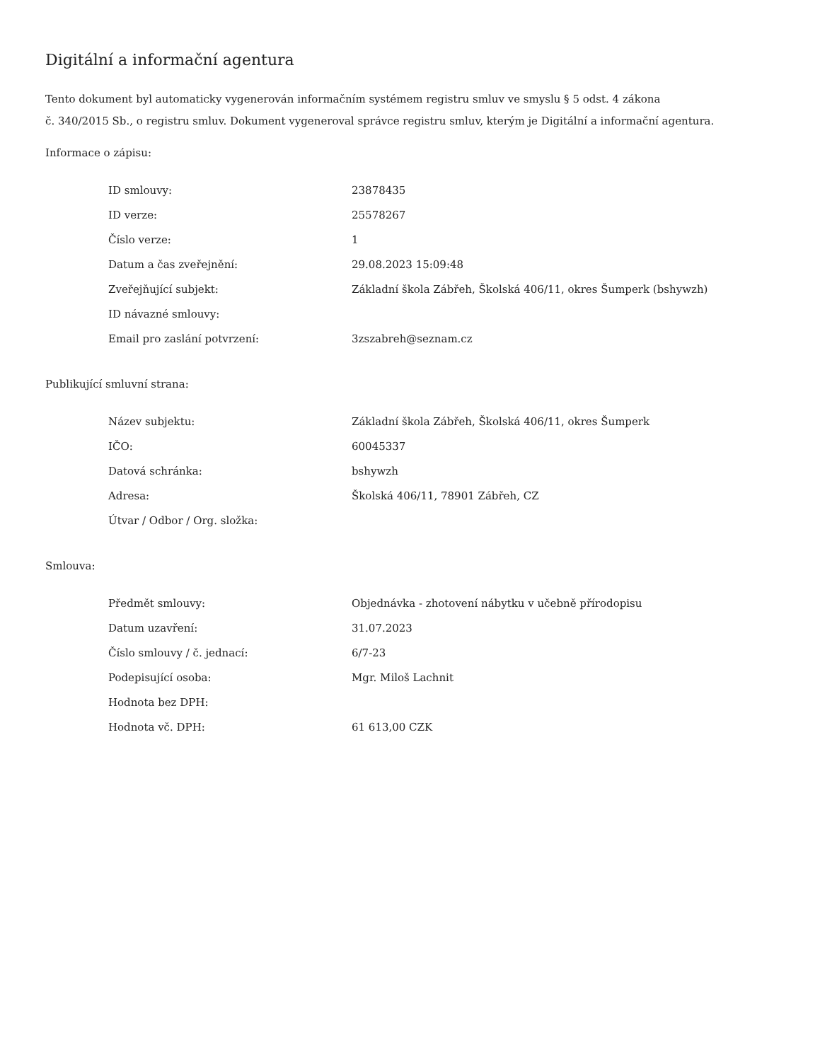Digitální a informační agentura
Tento dokument byl automaticky vygenerován informačním systémem registru smluv ve smyslu § 5 odst. 4 zákona
č. 340/2015 Sb., o registru smluv. Dokument vygeneroval správce registru smluv, kterým je Digitální a informační agentura.
Informace o zápisu:
| ID smlouvy: | 23878435 |
| ID verze: | 25578267 |
| Číslo verze: | 1 |
| Datum a čas zveřejnění: | 29.08.2023 15:09:48 |
| Zveřejňující subjekt: | Základní škola Zábřeh, Školská 406/11, okres Šumperk (bshywzh) |
| ID návazné smlouvy: | |
| Email pro zaslání potvrzení: | 3zszabreh@seznam.cz |
Publikující smluvní strana:
| Název subjektu: | Základní škola Zábřeh, Školská 406/11, okres Šumperk |
| IČO: | 60045337 |
| Datová schránka: | bshywzh |
| Adresa: | Školská 406/11, 78901 Zábřeh, CZ |
| Útvar / Odbor / Org. složka: | |
Smlouva:
| Předmět smlouvy: | Objednávka - zhotovení nábytku v učebně přírodopisu |
| Datum uzavření: | 31.07.2023 |
| Číslo smlouvy / č. jednací: | 6/7-23 |
| Podepisující osoba: | Mgr. Miloš Lachnit |
| Hodnota bez DPH: | |
| Hodnota vč. DPH: | 61 613,00 CZK |